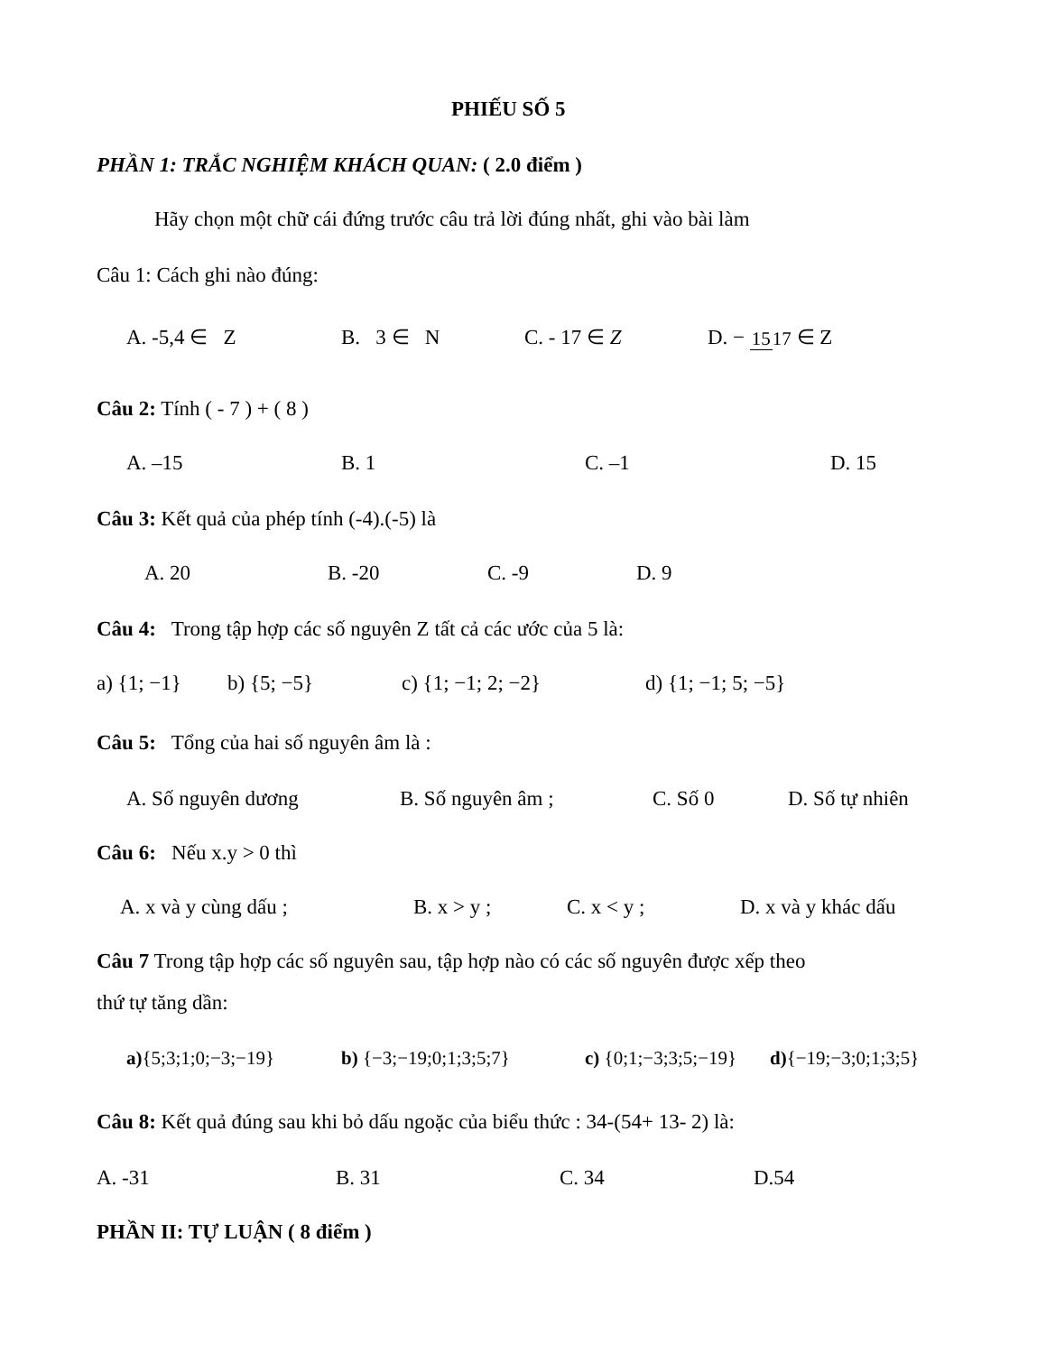PHIẾU SỐ 5
PHẦN 1: TRẮC NGHIỆM KHÁCH QUAN: ( 2.0 điểm )
Hãy chọn một chữ cái đứng trước câu trả lời đúng nhất, ghi vào bài làm
Câu 1: Cách ghi nào đúng:
A. -5,4 ∈ Z B. 3 ∈ N C. - 17 ∈ Z D. − 1517 ∈ Z
Câu 2: Tính ( - 7 ) + ( 8 )
A. –15 B. 1 C. –1 D. 15
Câu 3: Kết quả của phép tính (-4).(-5) là
A. 20 B. -20 C. -9 D. 9
Câu 4: Trong tập hợp các số nguyên Z tất cả các ước của 5 là:
a) {1; −1} b) {5; −5} c) {1; −1; 2; −2} d) {1; −1; 5; −5}
Câu 5: Tổng của hai số nguyên âm là :
A. Số nguyên dương B. Số nguyên âm ; C. Số 0 D. Số tự nhiên
Câu 6: Nếu x.y > 0 thì
A. x và y cùng dấu ; B. x > y ; C. x < y ; D. x và y khác dấu
Câu 7 Trong tập hợp các số nguyên sau, tập hợp nào có các số nguyên được xếp theo
thứ tự tăng dần:
a){5;3;1;0;−3;−19} b) {−3;−19;0;1;3;5;7} c) {0;1;−3;3;5;−19} d){−19;−3;0;1;3;5}
Câu 8: Kết quả đúng sau khi bỏ dấu ngoặc của biểu thức : 34-(54+ 13- 2) là:
A. -31 B. 31 C. 34 D.54
PHẦN II: TỰ LUẬN ( 8 điểm )